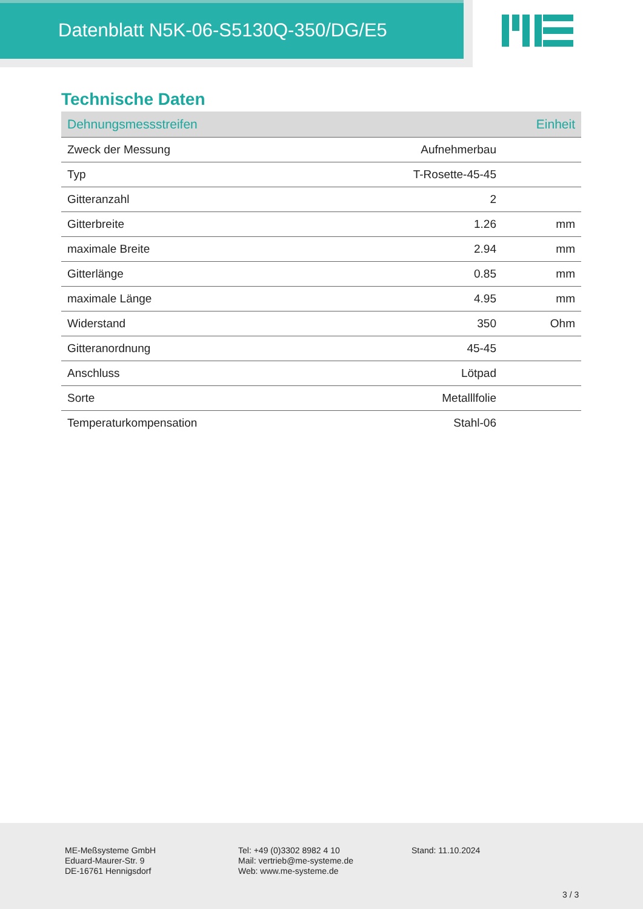Datenblatt N5K-06-S5130Q-350/DG/E5
Technische Daten
| Dehnungsmessstreifen | | Einheit |
| --- | --- | --- |
| Zweck der Messung | Aufnehmerbau | |
| Typ | T-Rosette-45-45 | |
| Gitteranzahl | 2 | |
| Gitterbreite | 1.26 | mm |
| maximale Breite | 2.94 | mm |
| Gitterlänge | 0.85 | mm |
| maximale Länge | 4.95 | mm |
| Widerstand | 350 | Ohm |
| Gitteranordnung | 45-45 | |
| Anschluss | Lötpad | |
| Sorte | Metalllfolie | |
| Temperaturkompensation | Stahl-06 | |
ME-Meßsysteme GmbH
Eduard-Maurer-Str. 9
DE-16761 Hennigsdorf
Tel: +49 (0)3302 8982 4 10
Mail: vertrieb@me-systeme.de
Web: www.me-systeme.de
Stand: 11.10.2024
3 / 3